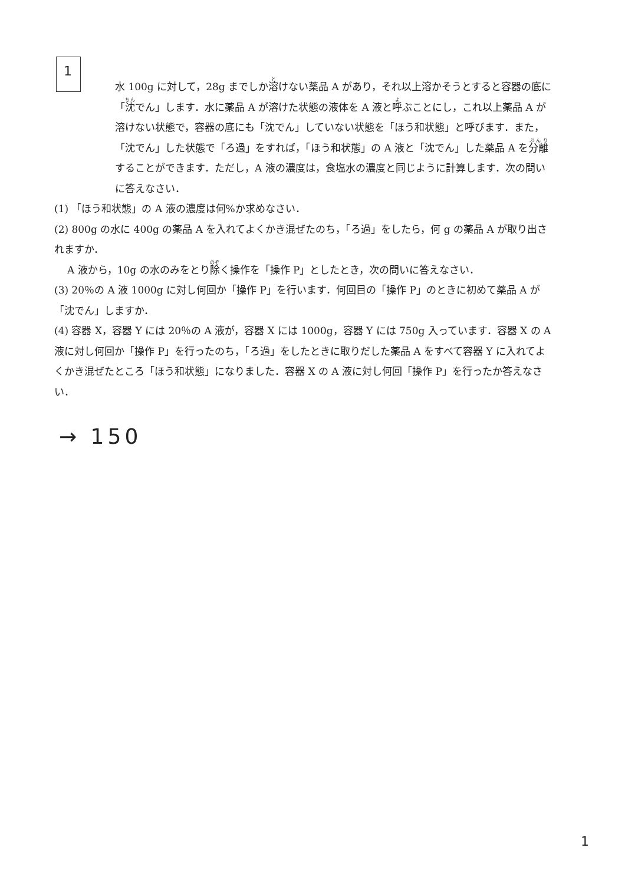1
水 100g に対して，28g までしか溶けない薬品 A があり，それ以上溶かそうとすると容器の底に「沈でん」します．水に薬品 A が溶けた状態の液体を A 液と呼ぶことにし，これ以上薬品 A が溶けない状態で，容器の底にも「沈でん」していない状態を「ほう和状態」と呼びます．また，「沈でん」した状態で「ろ過」をすれば，「ほう和状態」の A 液と「沈でん」した薬品 A を分離することができます．ただし，A 液の濃度は，食塩水の濃度と同じように計算します．次の問いに答えなさい．
(1) 「ほう和状態」の A 液の濃度は何%か求めなさい．
(2) 800g の水に 400g の薬品 A を入れてよくかき混ぜたのち，「ろ過」をしたら，何 g の薬品 A が取り出されますか．
A 液から，10g の水のみをとり除く操作を「操作 P」としたとき，次の問いに答えなさい．
(3) 20％の A 液 1000g に対し何回か「操作 P」を行います．何回目の「操作 P」のときに初めて薬品 A が「沈でん」しますか．
(4) 容器 X，容器 Y には 20％の A 液が，容器 X には 1000g，容器 Y には 750g 入っています．容器 X の A 液に対し何回か「操作 P」を行ったのち，「ろ過」をしたときに取りだした薬品 A をすべて容器 Y に入れてよくかき混ぜたところ「ほう和状態」になりました．容器 X の A 液に対し何回「操作 P」を行ったか答えなさい．
→ 150
1